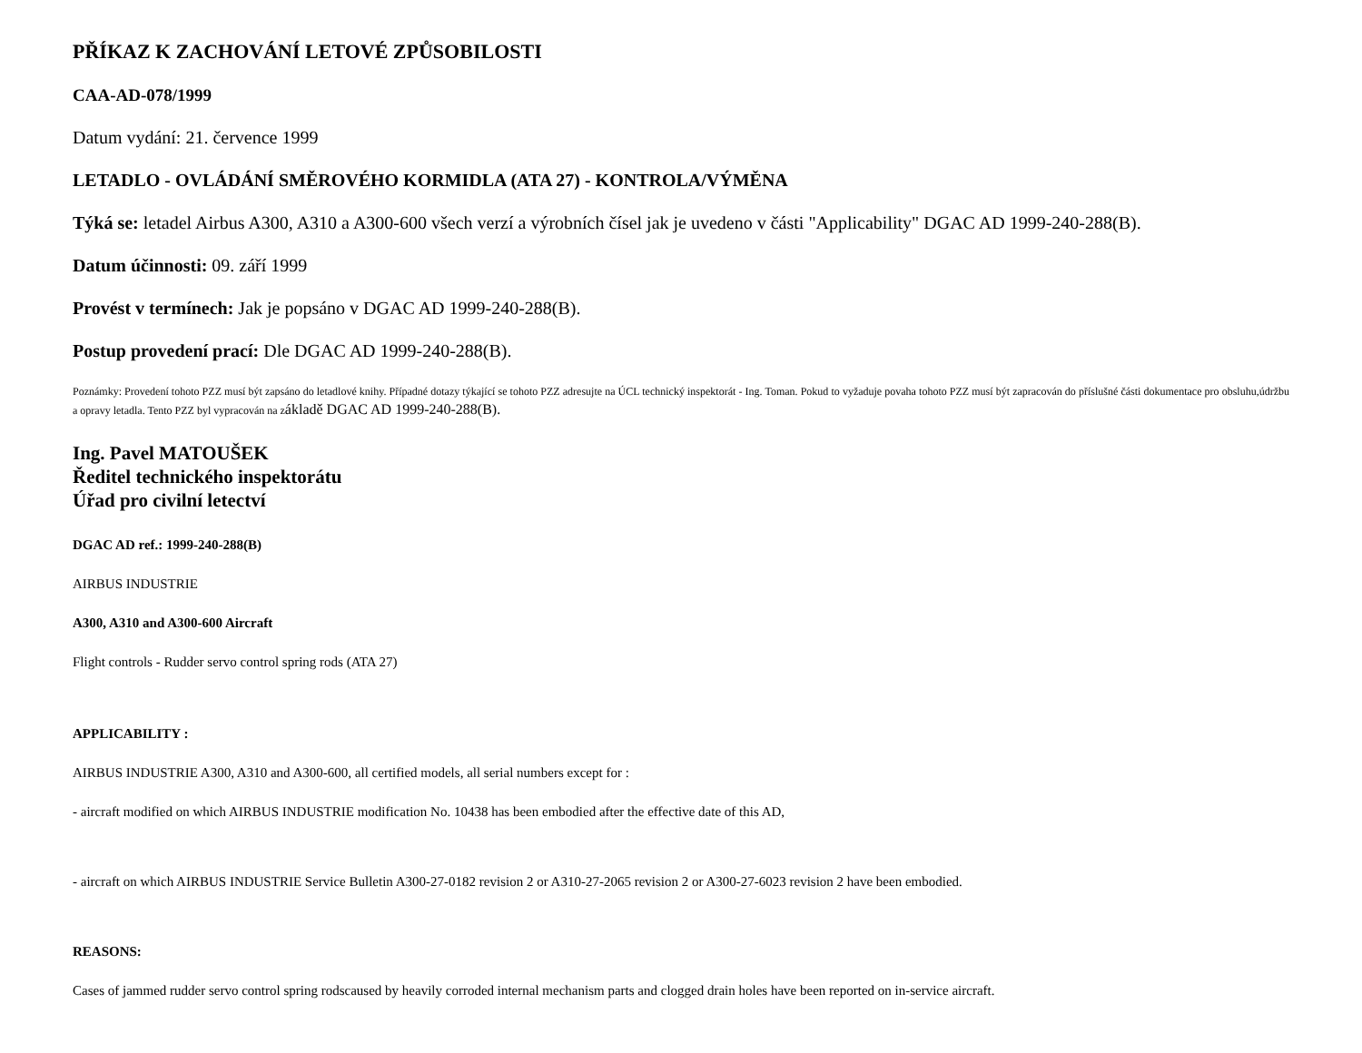PŘÍKAZ K ZACHOVÁNÍ LETOVÉ ZPŮSOBILOSTI
CAA-AD-078/1999
Datum vydání: 21. července 1999
LETADLO - OVLÁDÁNÍ SMĚROVÉHO KORMIDLA (ATA 27) - KONTROLA/VÝMĚNA
Týká se: letadel Airbus A300, A310 a A300-600 všech verzí a výrobních čísel jak je uvedeno v části "Applicability" DGAC AD 1999-240-288(B).
Datum účinnosti: 09. září 1999
Provést v termínech: Jak je popsáno v DGAC AD 1999-240-288(B).
Postup provedení prací: Dle DGAC AD 1999-240-288(B).
Poznámky: Provedení tohoto PZZ musí být zapsáno do letadlové knihy. Případné dotazy týkající se tohoto PZZ adresujte na ÚCL technický inspektorát - Ing. Toman. Pokud to vyžaduje povaha tohoto PZZ musí být zapracován do příslušné části dokumentace pro obsluhu,údržbu a opravy letadla. Tento PZZ byl vypracován na základě DGAC AD 1999-240-288(B).
Ing. Pavel MATOUŠEK
Ředitel technického inspektorátu
Úřad pro civilní letectví
DGAC AD ref.: 1999-240-288(B)
AIRBUS INDUSTRIE
A300, A310 and A300-600 Aircraft
Flight controls - Rudder servo control spring rods (ATA 27)
APPLICABILITY :
AIRBUS INDUSTRIE A300, A310 and A300-600, all certified models, all serial numbers except for :
- aircraft modified on which AIRBUS INDUSTRIE modification No. 10438 has been embodied after the effective date of this AD,
- aircraft on which AIRBUS INDUSTRIE Service Bulletin A300-27-0182 revision 2 or A310-27-2065 revision 2 or A300-27-6023 revision 2 have been embodied.
REASONS:
Cases of jammed rudder servo control spring rodscaused by heavily corroded internal mechanism parts and clogged drain holes have been reported on in-service aircraft.